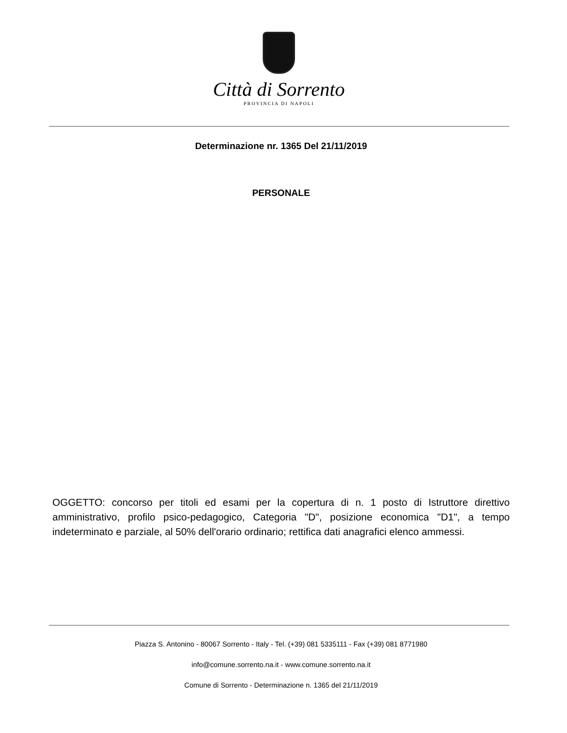Città di Sorrento
PROVINCIA DI NAPOLI
Determinazione nr. 1365 Del 21/11/2019
PERSONALE
OGGETTO: concorso per titoli ed esami per la copertura di n. 1 posto di Istruttore direttivo amministrativo, profilo psico-pedagogico, Categoria "D", posizione economica "D1", a tempo indeterminato e parziale, al 50% dell'orario ordinario; rettifica dati anagrafici elenco ammessi.
Piazza S. Antonino - 80067 Sorrento - Italy - Tel. (+39) 081 5335111 - Fax (+39) 081 8771980
info@comune.sorrento.na.it - www.comune.sorrento.na.it
Comune di Sorrento - Determinazione n. 1365 del 21/11/2019